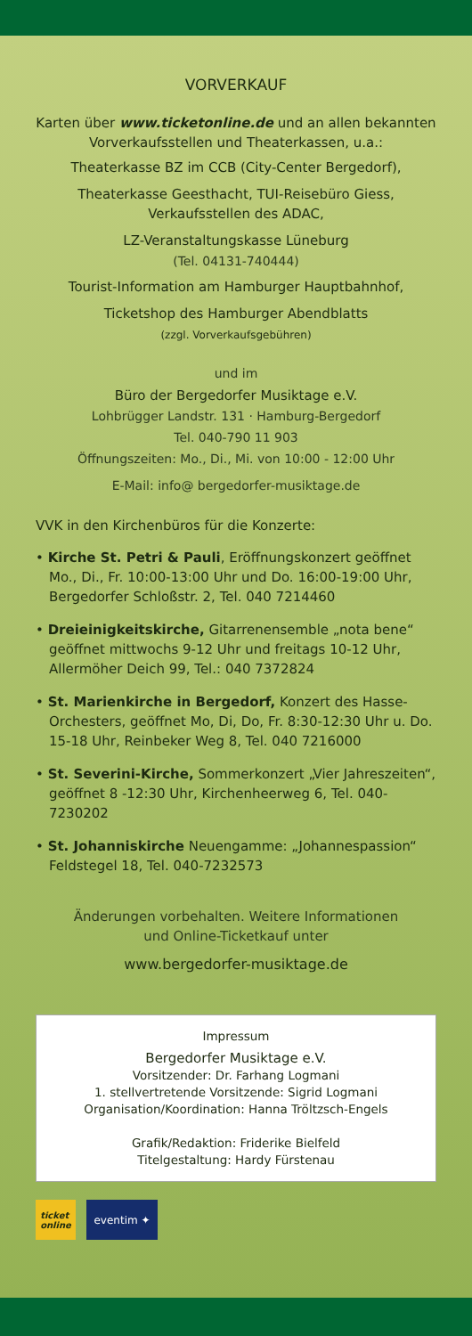VORVERKAUF
Karten über www.ticketonline.de und an allen bekannten Vorverkaufsstellen und Theaterkassen, u.a.:
Theaterkasse BZ im CCB (City-Center Bergedorf),
Theaterkasse Geesthacht, TUI-Reisebüro Giess,
Verkaufsstellen des ADAC,
LZ-Veranstaltungskasse Lüneburg
(Tel. 04131-740444)
Tourist-Information am Hamburger Hauptbahnhof,
Ticketshop des Hamburger Abendblatts
(zzgl. Vorverkaufsgebühren)
und im
Büro der Bergedorfer Musiktage e.V.
Lohbrügger Landstr. 131 · Hamburg-Bergedorf
Tel. 040-790 11 903
Öffnungszeiten: Mo., Di., Mi. von 10:00 - 12:00 Uhr
E-Mail: info@ bergedorfer-musiktage.de
VVK in den Kirchenbüros für die Konzerte:
• Kirche St. Petri & Pauli, Eröffnungskonzert geöffnet Mo., Di., Fr. 10:00-13:00 Uhr und Do. 16:00-19:00 Uhr, Bergedorfer Schloßstr. 2, Tel. 040 7214460
• Dreieinigkeitskirche, Gitarrenensemble „nota bene“ geöffnet mittwochs 9-12 Uhr und freitags 10-12 Uhr, Allermöher Deich 99, Tel.: 040 7372824
• St. Marienkirche in Bergedorf, Konzert des Hasse-Orchesters, geöffnet Mo, Di, Do, Fr. 8:30-12:30 Uhr u. Do. 15-18 Uhr, Reinbeker Weg 8, Tel. 040 7216000
• St. Severini-Kirche, Sommerkonzert „Vier Jahreszeiten“, geöffnet 8 -12:30 Uhr, Kirchenheerweg 6, Tel. 040-7230202
• St. Johanniskirche Neuengamme: „Johannespassion“ Feldstegel 18, Tel. 040-7232573
Änderungen vorbehalten. Weitere Informationen
und Online-Ticketkauf unter
www.bergedorfer-musiktage.de
Impressum
Bergedorfer Musiktage e.V.
Vorsitzender: Dr. Farhang Logmani
1. stellvertretende Vorsitzende: Sigrid Logmani
Organisation/Koordination: Hanna Tröltzsch-Engels
Grafik/Redaktion: Friderike Bielfeld
Titelgestaltung: Hardy Fürstenau
ticket
online
eventim ✦